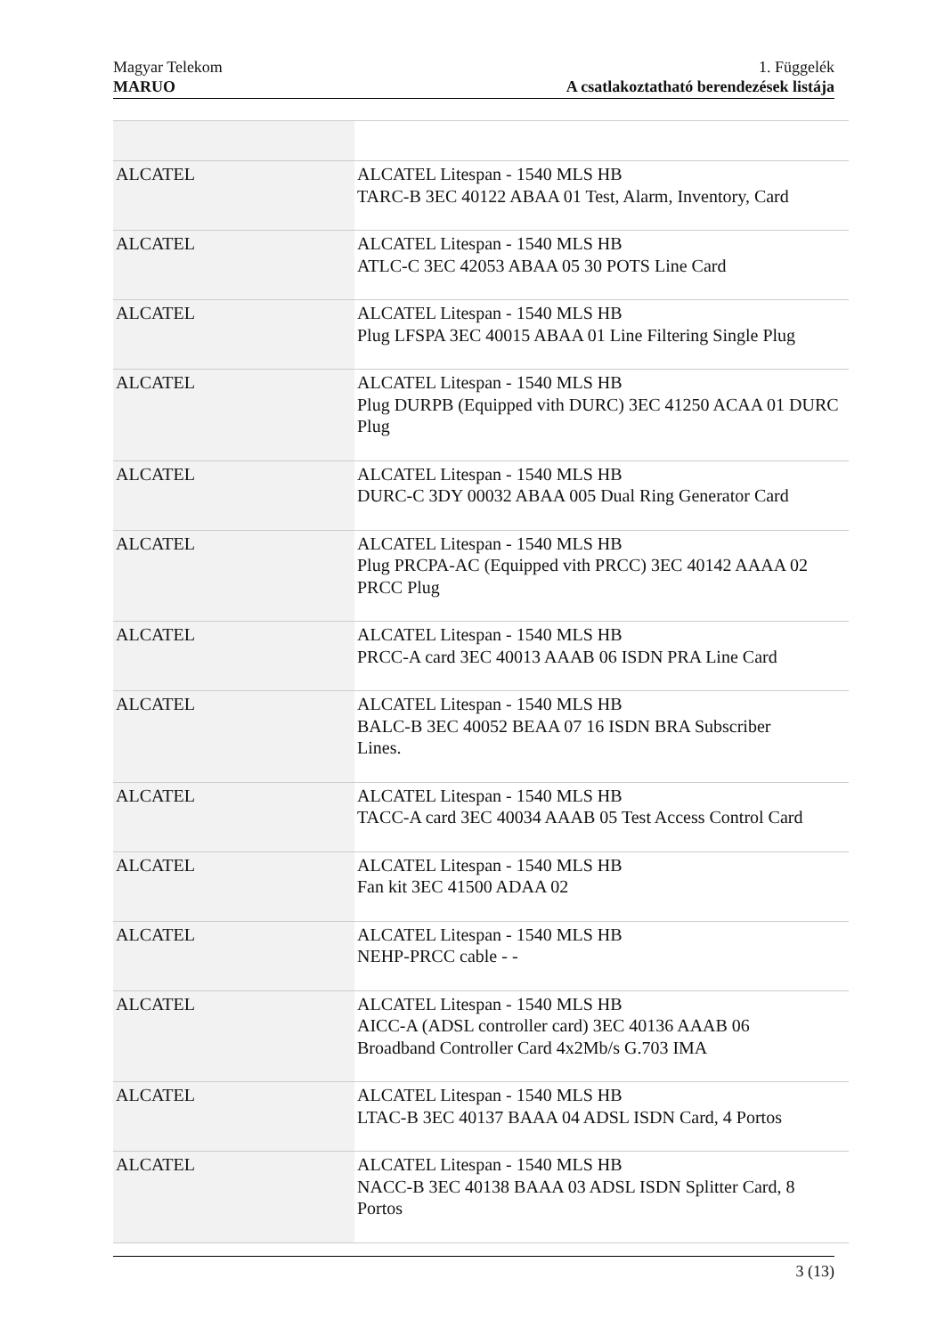Magyar Telekom
MARUO
1. Függelék
A csatlakoztatható berendezések listája
| ALCATEL | ALCATEL Litespan - 1540 MLS HB TARC-B 3EC 40122 ABAA 01 Test, Alarm, Inventory, Card |
| ALCATEL | ALCATEL Litespan - 1540 MLS HB ATLC-C 3EC 42053 ABAA 05 30 POTS Line Card |
| ALCATEL | ALCATEL Litespan - 1540 MLS HB Plug LFSPA 3EC 40015 ABAA 01 Line Filtering Single Plug |
| ALCATEL | ALCATEL Litespan - 1540 MLS HB Plug DURPB (Equipped vith DURC) 3EC 41250 ACAA 01 DURC Plug |
| ALCATEL | ALCATEL Litespan - 1540 MLS HB DURC-C 3DY 00032 ABAA 005 Dual Ring Generator Card |
| ALCATEL | ALCATEL Litespan - 1540 MLS HB Plug PRCPA-AC (Equipped vith PRCC) 3EC 40142 AAAA 02 PRCC Plug |
| ALCATEL | ALCATEL Litespan - 1540 MLS HB PRCC-A card 3EC 40013 AAAB 06 ISDN PRA Line Card |
| ALCATEL | ALCATEL Litespan - 1540 MLS HB BALC-B 3EC 40052 BEAA 07 16 ISDN BRA Subscriber Lines. |
| ALCATEL | ALCATEL Litespan - 1540 MLS HB TACC-A card 3EC 40034 AAAB 05 Test Access Control Card |
| ALCATEL | ALCATEL Litespan - 1540 MLS HB Fan kit 3EC 41500 ADAA 02 |
| ALCATEL | ALCATEL Litespan - 1540 MLS HB NEHP-PRCC cable - - |
| ALCATEL | ALCATEL Litespan - 1540 MLS HB AICC-A (ADSL controller card) 3EC 40136 AAAB 06 Broadband Controller Card 4x2Mb/s G.703 IMA |
| ALCATEL | ALCATEL Litespan - 1540 MLS HB LTAC-B 3EC 40137 BAAA 04 ADSL ISDN Card, 4 Portos |
| ALCATEL | ALCATEL Litespan - 1540 MLS HB NACC-B 3EC 40138 BAAA 03 ADSL ISDN Splitter Card, 8 Portos |
3 (13)